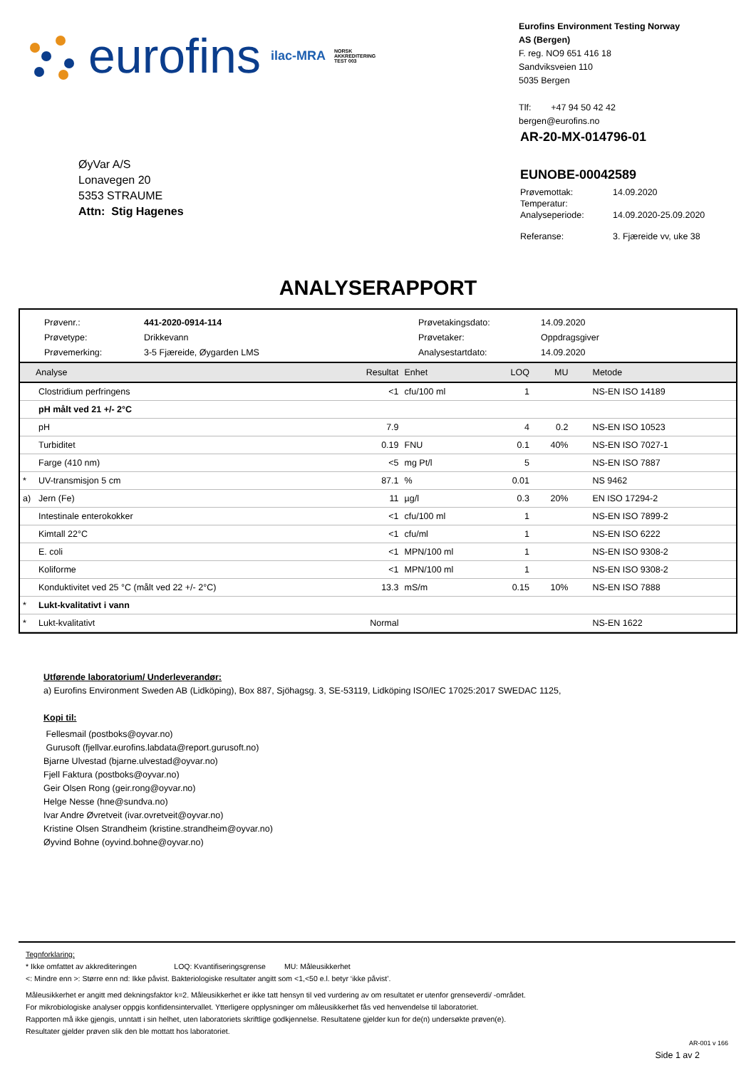eurofins ilac-MRA NORSK
AKKREDITERING
TEST 003
Eurofins Environment Testing Norway
AS (Bergen)
F. reg. NO9 651 416 18
Sandviksveien 110
5035 Bergen
Tlf: +47 94 50 42 42
bergen@eurofins.no
ØyVar A/S
Lonavegen 20
5353 STRAUME
Attn: Stig Hagenes
AR-20-MX-014796-01
EUNOBE-00042589
Prøvemottak: 14.09.2020 Temperatur: Analyseperiode: 14.09.2020-25.09.2020 Referanse: 3. Fjæreide vv, uke 38
ANALYSERAPPORT
Prøvenr.: 441-2020-0914-114 Prøvetakingsdato: 14.09.2020 Prøvetype: Drikkevann Prøvetaker: Oppdragsgiver Prøvemerking: 3-5 Fjæreide, Øygarden LMS Analysestartdato: 14.09.2020
| | Analyse | Resultat | Enhet | LOQ | MU | Metode |
| --- | --- | --- | --- | --- | --- | --- |
| | Clostridium perfringens | <1 | cfu/100 ml | 1 | | NS-EN ISO 14189 |
| | pH målt ved 21 +/- 2°C | | | | | |
| | pH | 7.9 | | 4 | 0.2 | NS-EN ISO 10523 |
| | Turbiditet | 0.19 | FNU | 0.1 | 40% | NS-EN ISO 7027-1 |
| | Farge (410 nm) | <5 | mg Pt/l | 5 | | NS-EN ISO 7887 |
| * | UV-transmisjon 5 cm | 87.1 | % | 0.01 | | NS 9462 |
| a) | Jern (Fe) | 11 | µg/l | 0.3 | 20% | EN ISO 17294-2 |
| | Intestinale enterokokker | <1 | cfu/100 ml | 1 | | NS-EN ISO 7899-2 |
| | Kimtall 22°C | <1 | cfu/ml | 1 | | NS-EN ISO 6222 |
| | E. coli | <1 | MPN/100 ml | 1 | | NS-EN ISO 9308-2 |
| | Koliforme | <1 | MPN/100 ml | 1 | | NS-EN ISO 9308-2 |
| | Konduktivitet ved 25 °C (målt ved 22 +/- 2°C) | 13.3 | mS/m | 0.15 | 10% | NS-EN ISO 7888 |
| * | Lukt-kvalitativt i vann | | | | | |
| * | Lukt-kvalitativt | Normal | | | | NS-EN 1622 |
Utførende laboratorium/ Underleverandør:
a) Eurofins Environment Sweden AB (Lidköping), Box 887, Sjöhagsg. 3, SE-53119, Lidköping ISO/IEC 17025:2017 SWEDAC 1125,
Kopi til:
Fellesmail (postboks@oyvar.no)
Gurusoft (fjellvar.eurofins.labdata@report.gurusoft.no)
Bjarne Ulvestad (bjarne.ulvestad@oyvar.no)
Fjell Faktura (postboks@oyvar.no)
Geir Olsen Rong (geir.rong@oyvar.no)
Helge Nesse (hne@sundva.no)
Ivar Andre Øvretveit (ivar.ovretveit@oyvar.no)
Kristine Olsen Strandheim (kristine.strandheim@oyvar.no)
Øyvind Bohne (oyvind.bohne@oyvar.no)
Tegnforklaring:
* Ikke omfattet av akkrediteringen LOQ: Kvantifiseringsgrense MU: Måleusikkerhet
<: Mindre enn >: Større enn nd: Ikke påvist. Bakteriologiske resultater angitt som <1,<50 e.l. betyr ‘ikke påvist’.
Måleusikkerhet er angitt med dekningsfaktor k=2. Måleusikkerhet er ikke tatt hensyn til ved vurdering av om resultatet er utenfor grenseverdi/ -området.
For mikrobiologiske analyser oppgis konfidensintervallet. Ytterligere opplysninger om måleusikkerhet fås ved henvendelse til laboratoriet.
Rapporten må ikke gjengis, unntatt i sin helhet, uten laboratoriets skriftlige godkjennelse. Resultatene gjelder kun for de(n) undersøkte prøven(e).
Resultater gjelder prøven slik den ble mottatt hos laboratoriet.
AR-001 v 166
Side 1 av 2